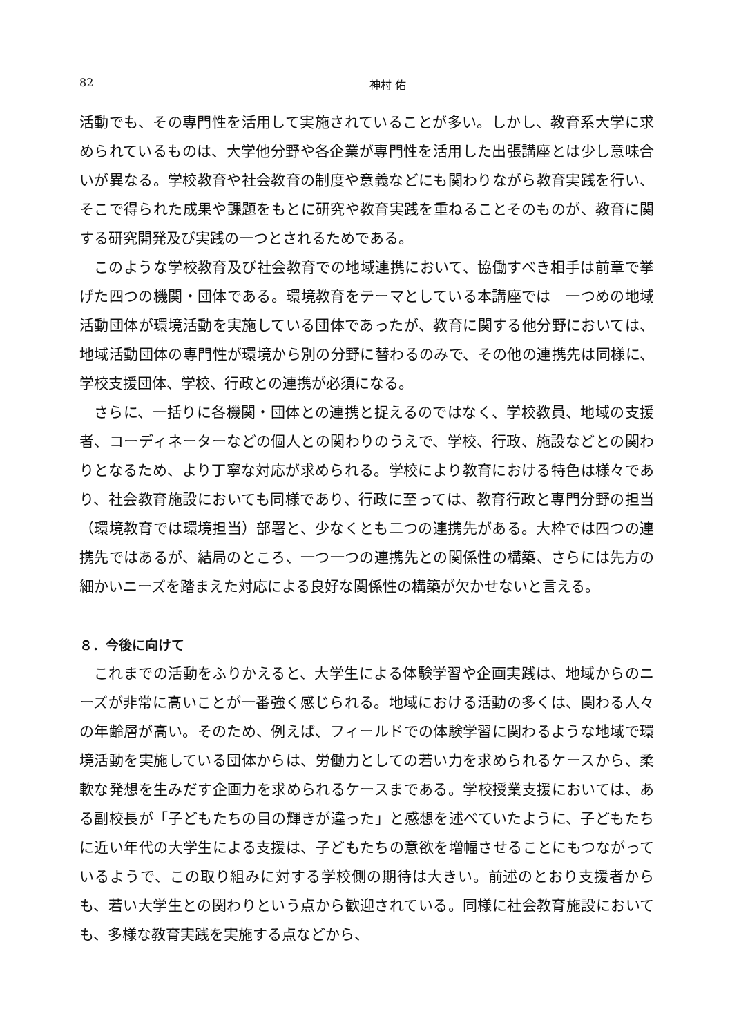82 神村 佑
活動でも、その専門性を活用して実施されていることが多い。しかし、教育系大学に求められているものは、大学他分野や各企業が専門性を活用した出張講座とは少し意味合いが異なる。学校教育や社会教育の制度や意義などにも関わりながら教育実践を行い、そこで得られた成果や課題をもとに研究や教育実践を重ねることそのものが、教育に関する研究開発及び実践の一つとされるためである。
このような学校教育及び社会教育での地域連携において、協働すべき相手は前章で挙げた四つの機関・団体である。環境教育をテーマとしている本講座では　一つめの地域活動団体が環境活動を実施している団体であったが、教育に関する他分野においては、地域活動団体の専門性が環境から別の分野に替わるのみで、その他の連携先は同様に、学校支援団体、学校、行政との連携が必須になる。
さらに、一括りに各機関・団体との連携と捉えるのではなく、学校教員、地域の支援者、コーディネーターなどの個人との関わりのうえで、学校、行政、施設などとの関わりとなるため、より丁寧な対応が求められる。学校により教育における特色は様々であり、社会教育施設においても同様であり、行政に至っては、教育行政と専門分野の担当（環境教育では環境担当）部署と、少なくとも二つの連携先がある。大枠では四つの連携先ではあるが、結局のところ、一つ一つの連携先との関係性の構築、さらには先方の細かいニーズを踏まえた対応による良好な関係性の構築が欠かせないと言える。
８．今後に向けて
これまでの活動をふりかえると、大学生による体験学習や企画実践は、地域からのニーズが非常に高いことが一番強く感じられる。地域における活動の多くは、関わる人々の年齢層が高い。そのため、例えば、フィールドでの体験学習に関わるような地域で環境活動を実施している団体からは、労働力としての若い力を求められるケースから、柔軟な発想を生みだす企画力を求められるケースまである。学校授業支援においては、ある副校長が「子どもたちの目の輝きが違った」と感想を述べていたように、子どもたちに近い年代の大学生による支援は、子どもたちの意欲を増幅させることにもつながっているようで、この取り組みに対する学校側の期待は大きい。前述のとおり支援者からも、若い大学生との関わりという点から歓迎されている。同様に社会教育施設においても、多様な教育実践を実施する点などから、